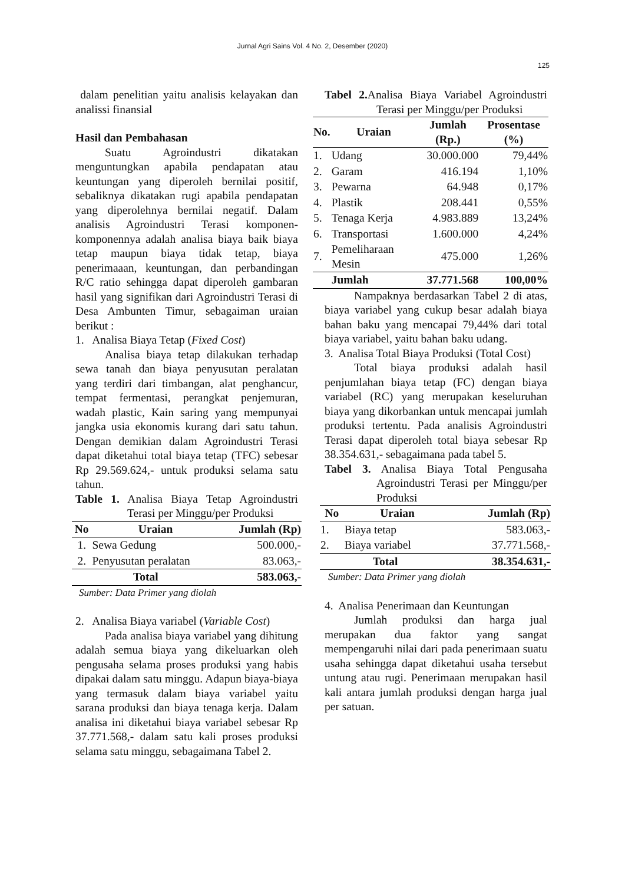Jurnal Agri Sains Vol. 4 No. 2, Desember (2020)
125
dalam penelitian yaitu analisis kelayakan dan analissi finansial
Hasil dan Pembahasan
Suatu Agroindustri dikatakan menguntungkan apabila pendapatan atau keuntungan yang diperoleh bernilai positif, sebaliknya dikatakan rugi apabila pendapatan yang diperolehnya bernilai negatif. Dalam analisis Agroindustri Terasi komponen-komponennya adalah analisa biaya baik biaya tetap maupun biaya tidak tetap, biaya penerimaaan, keuntungan, dan perbandingan R/C ratio sehingga dapat diperoleh gambaran hasil yang signifikan dari Agroindustri Terasi di Desa Ambunten Timur, sebagaiman uraian berikut :
1. Analisa Biaya Tetap (Fixed Cost)
Analisa biaya tetap dilakukan terhadap sewa tanah dan biaya penyusutan peralatan yang terdiri dari timbangan, alat penghancur, tempat fermentasi, perangkat penjemuran, wadah plastic, Kain saring yang mempunyai jangka usia ekonomis kurang dari satu tahun. Dengan demikian dalam Agroindustri Terasi dapat diketahui total biaya tetap (TFC) sebesar Rp 29.569.624,- untuk produksi selama satu tahun.
Table 1. Analisa Biaya Tetap Agroindustri Terasi per Minggu/per Produksi
| No | Uraian | Jumlah (Rp) |
| --- | --- | --- |
| 1. | Sewa Gedung | 500.000,- |
| 2. | Penyusutan peralatan | 83.063,- |
| Total | | 583.063,- |
Sumber: Data Primer yang diolah
2. Analisa Biaya variabel (Variable Cost)
Pada analisa biaya variabel yang dihitung adalah semua biaya yang dikeluarkan oleh pengusaha selama proses produksi yang habis dipakai dalam satu minggu. Adapun biaya-biaya yang termasuk dalam biaya variabel yaitu sarana produksi dan biaya tenaga kerja. Dalam analisa ini diketahui biaya variabel sebesar Rp 37.771.568,- dalam satu kali proses produksi selama satu minggu, sebagaimana Tabel 2.
Tabel 2. Analisa Biaya Variabel Agroindustri Terasi per Minggu/per Produksi
| No. | Uraian | Jumlah (Rp.) | Prosentase (%) |
| --- | --- | --- | --- |
| 1. | Udang | 30.000.000 | 79,44% |
| 2. | Garam | 416.194 | 1,10% |
| 3. | Pewarna | 64.948 | 0,17% |
| 4. | Plastik | 208.441 | 0,55% |
| 5. | Tenaga Kerja | 4.983.889 | 13,24% |
| 6. | Transportasi | 1.600.000 | 4,24% |
| 7. | Pemeliharaan Mesin | 475.000 | 1,26% |
| | Jumlah | 37.771.568 | 100,00% |
Nampaknya berdasarkan Tabel 2 di atas, biaya variabel yang cukup besar adalah biaya bahan baku yang mencapai 79,44% dari total biaya variabel, yaitu bahan baku udang.
3. Analisa Total Biaya Produksi (Total Cost)
Total biaya produksi adalah hasil penjumlahan biaya tetap (FC) dengan biaya variabel (RC) yang merupakan keseluruhan biaya yang dikorbankan untuk mencapai jumlah produksi tertentu. Pada analisis Agroindustri Terasi dapat diperoleh total biaya sebesar Rp 38.354.631,- sebagaimana pada tabel 5.
Tabel 3. Analisa Biaya Total Pengusaha Agroindustri Terasi per Minggu/per Produksi
| No | Uraian | Jumlah (Rp) |
| --- | --- | --- |
| 1. | Biaya tetap | 583.063,- |
| 2. | Biaya variabel | 37.771.568,- |
| Total | | 38.354.631,- |
Sumber: Data Primer yang diolah
4. Analisa Penerimaan dan Keuntungan
Jumlah produksi dan harga jual merupakan dua faktor yang sangat mempengaruhi nilai dari pada penerimaan suatu usaha sehingga dapat diketahui usaha tersebut untung atau rugi. Penerimaan merupakan hasil kali antara jumlah produksi dengan harga jual per satuan.